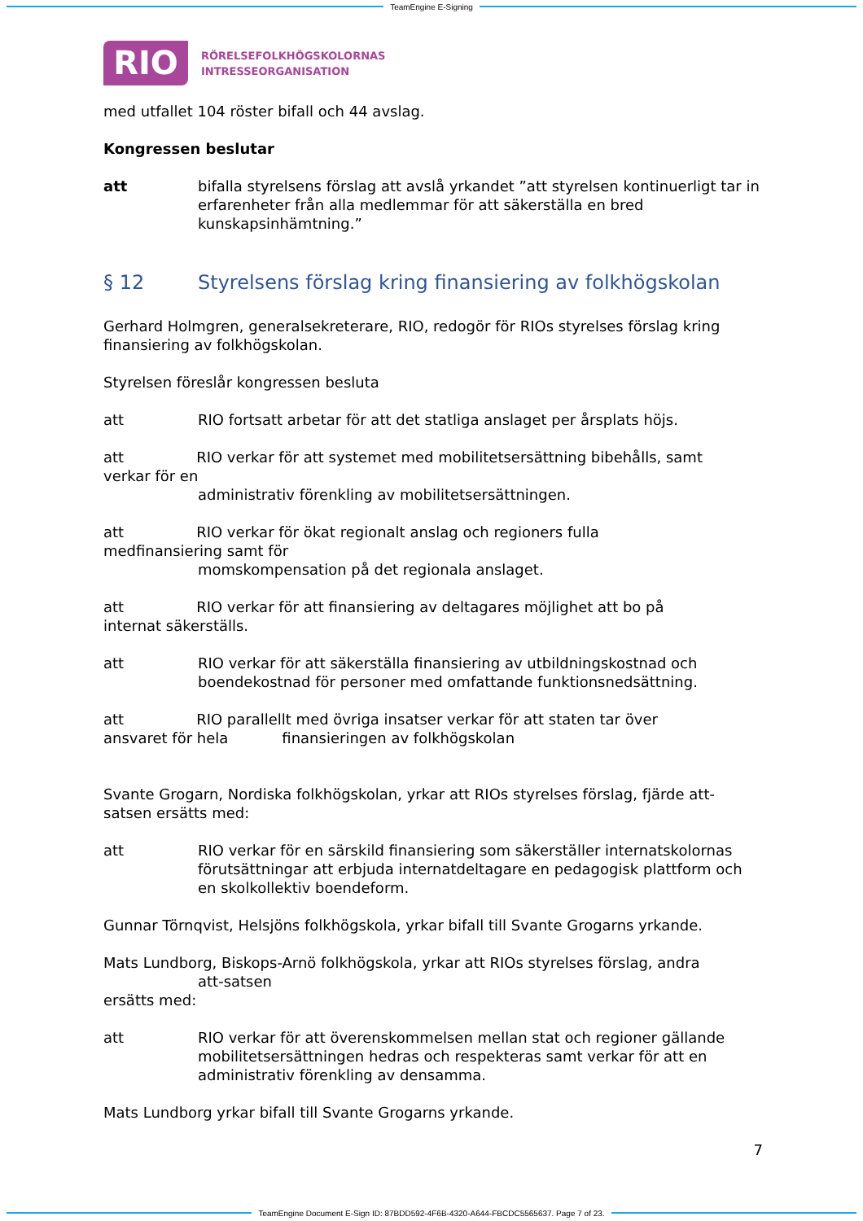TeamEngine E-Signing
RIO
RÖRELSEFOLKHÖGSKOLORNAS
INTRESSEORGANISATION
med utfallet 104 röster bifall och 44 avslag.
Kongressen beslutar
att bifalla styrelsens förslag att avslå yrkandet ”att styrelsen kontinuerligt tar in erfarenheter från alla medlemmar för att säkerställa en bred kunskapsinhämtning.”
§ 12 Styrelsens förslag kring finansiering av folkhögskolan
Gerhard Holmgren, generalsekreterare, RIO, redogör för RIOs styrelses förslag kring finansiering av folkhögskolan.
Styrelsen föreslår kongressen besluta
att RIO fortsatt arbetar för att det statliga anslaget per årsplats höjs.
att RIO verkar för att systemet med mobilitetsersättning bibehålls, samt
verkar för en
administrativ förenkling av mobilitetsersättningen.
att RIO verkar för ökat regionalt anslag och regioners fulla
medfinansiering samt för
momskompensation på det regionala anslaget.
att RIO verkar för att finansiering av deltagares möjlighet att bo på
internat säkerställs.
att RIO verkar för att säkerställa finansiering av utbildningskostnad och boendekostnad för personer med omfattande funktionsnedsättning.
att RIO parallellt med övriga insatser verkar för att staten tar över
ansvaret för hela finansieringen av folkhögskolan
Svante Grogarn, Nordiska folkhögskolan, yrkar att RIOs styrelses förslag, fjärde att-satsen ersätts med:
att RIO verkar för en särskild finansiering som säkerställer internatskolornas förutsättningar att erbjuda internatdeltagare en pedagogisk plattform och en skolkollektiv boendeform.
Gunnar Törnqvist, Helsjöns folkhögskola, yrkar bifall till Svante Grogarns yrkande.
Mats Lundborg, Biskops-Arnö folkhögskola, yrkar att RIOs styrelses förslag, andra
att-satsen
ersätts med:
att RIO verkar för att överenskommelsen mellan stat och regioner gällande mobilitetsersättningen hedras och respekteras samt verkar för att en administrativ förenkling av densamma.
Mats Lundborg yrkar bifall till Svante Grogarns yrkande.
7
TeamEngine Document E-Sign ID: 87BDD592-4F6B-4320-A644-FBCDC5565637. Page 7 of 23.